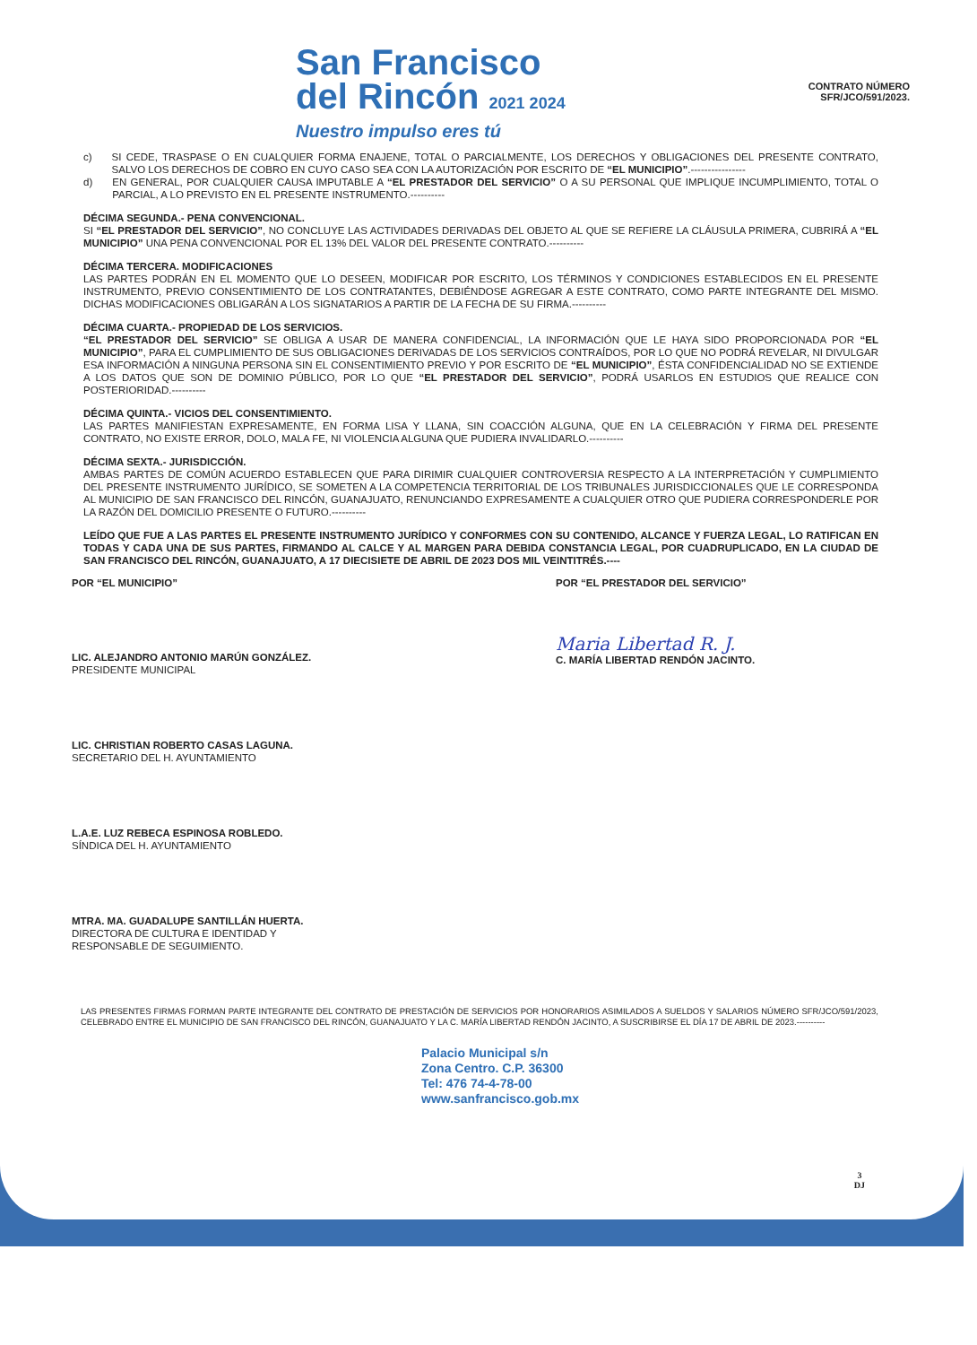San Francisco
del Rincón 2021 2024
Nuestro impulso eres tú
CONTRATO NÚMERO
SFR/JCO/591/2023.
c) SI CEDE, TRASPASE O EN CUALQUIER FORMA ENAJENE, TOTAL O PARCIALMENTE, LOS DERECHOS Y OBLIGACIONES DEL PRESENTE CONTRATO, SALVO LOS DERECHOS DE COBRO EN CUYO CASO SEA CON LA AUTORIZACIÓN POR ESCRITO DE “EL MUNICIPIO”.----------------
d) EN GENERAL, POR CUALQUIER CAUSA IMPUTABLE A “EL PRESTADOR DEL SERVICIO” O A SU PERSONAL QUE IMPLIQUE INCUMPLIMIENTO, TOTAL O PARCIAL, A LO PREVISTO EN EL PRESENTE INSTRUMENTO.----------
DÉCIMA SEGUNDA.- PENA CONVENCIONAL.
SI “EL PRESTADOR DEL SERVICIO”, NO CONCLUYE LAS ACTIVIDADES DERIVADAS DEL OBJETO AL QUE SE REFIERE LA CLÁUSULA PRIMERA, CUBRIRÁ A “EL MUNICIPIO” UNA PENA CONVENCIONAL POR EL 13% DEL VALOR DEL PRESENTE CONTRATO.----------
DÉCIMA TERCERA. MODIFICACIONES
LAS PARTES PODRÁN EN EL MOMENTO QUE LO DESEEN, MODIFICAR POR ESCRITO, LOS TÉRMINOS Y CONDICIONES ESTABLECIDOS EN EL PRESENTE INSTRUMENTO, PREVIO CONSENTIMIENTO DE LOS CONTRATANTES, DEBIÉNDOSE AGREGAR A ESTE CONTRATO, COMO PARTE INTEGRANTE DEL MISMO. DICHAS MODIFICACIONES OBLIGARÁN A LOS SIGNATARIOS A PARTIR DE LA FECHA DE SU FIRMA.----------
DÉCIMA CUARTA.- PROPIEDAD DE LOS SERVICIOS.
“EL PRESTADOR DEL SERVICIO” SE OBLIGA A USAR DE MANERA CONFIDENCIAL, LA INFORMACIÓN QUE LE HAYA SIDO PROPORCIONADA POR “EL MUNICIPIO”, PARA EL CUMPLIMIENTO DE SUS OBLIGACIONES DERIVADAS DE LOS SERVICIOS CONTRAÍDOS, POR LO QUE NO PODRÁ REVELAR, NI DIVULGAR ESA INFORMACIÓN A NINGUNA PERSONA SIN EL CONSENTIMIENTO PREVIO Y POR ESCRITO DE “EL MUNICIPIO”, ÉSTA CONFIDENCIALIDAD NO SE EXTIENDE A LOS DATOS QUE SON DE DOMINIO PÚBLICO, POR LO QUE “EL PRESTADOR DEL SERVICIO”, PODRÁ USARLOS EN ESTUDIOS QUE REALICE CON POSTERIORIDAD.----------
DÉCIMA QUINTA.- VICIOS DEL CONSENTIMIENTO.
LAS PARTES MANIFIESTAN EXPRESAMENTE, EN FORMA LISA Y LLANA, SIN COACCIÓN ALGUNA, QUE EN LA CELEBRACIÓN Y FIRMA DEL PRESENTE CONTRATO, NO EXISTE ERROR, DOLO, MALA FE, NI VIOLENCIA ALGUNA QUE PUDIERA INVALIDARLO.----------
DÉCIMA SEXTA.- JURISDICCIÓN.
AMBAS PARTES DE COMÚN ACUERDO ESTABLECEN QUE PARA DIRIMIR CUALQUIER CONTROVERSIA RESPECTO A LA INTERPRETACIÓN Y CUMPLIMIENTO DEL PRESENTE INSTRUMENTO JURÍDICO, SE SOMETEN A LA COMPETENCIA TERRITORIAL DE LOS TRIBUNALES JURISDICCIONALES QUE LE CORRESPONDA AL MUNICIPIO DE SAN FRANCISCO DEL RINCÓN, GUANAJUATO, RENUNCIANDO EXPRESAMENTE A CUALQUIER OTRO QUE PUDIERA CORRESPONDERLE POR LA RAZÓN DEL DOMICILIO PRESENTE O FUTURO.----------
LEÍDO QUE FUE A LAS PARTES EL PRESENTE INSTRUMENTO JURÍDICO Y CONFORMES CON SU CONTENIDO, ALCANCE Y FUERZA LEGAL, LO RATIFICAN EN TODAS Y CADA UNA DE SUS PARTES, FIRMANDO AL CALCE Y AL MARGEN PARA DEBIDA CONSTANCIA LEGAL, POR CUADRUPLICADO, EN LA CIUDAD DE SAN FRANCISCO DEL RINCÓN, GUANAJUATO, A 17 DIECISIETE DE ABRIL DE 2023 DOS MIL VEINTITRÉS.----
POR “EL MUNICIPIO”
LIC. ALEJANDRO ANTONIO MARÚN GONZÁLEZ.
PRESIDENTE MUNICIPAL
LIC. CHRISTIAN ROBERTO CASAS LAGUNA.
SECRETARIO DEL H. AYUNTAMIENTO
L.A.E. LUZ REBECA ESPINOSA ROBLEDO.
SÍNDICA DEL H. AYUNTAMIENTO
MTRA. MA. GUADALUPE SANTILLÁN HUERTA.
DIRECTORA DE CULTURA E IDENTIDAD Y
RESPONSABLE DE SEGUIMIENTO.
POR “EL PRESTADOR DEL SERVICIO”
Maria Libertad R. J.
C. MARÍA LIBERTAD RENDÓN JACINTO.
LAS PRESENTES FIRMAS FORMAN PARTE INTEGRANTE DEL CONTRATO DE PRESTACIÓN DE SERVICIOS POR HONORARIOS ASIMILADOS A SUELDOS Y SALARIOS NÚMERO SFR/JCO/591/2023, CELEBRADO ENTRE EL MUNICIPIO DE SAN FRANCISCO DEL RINCÓN, GUANAJUATO Y LA C. MARÍA LIBERTAD RENDÓN JACINTO, A SUSCRIBIRSE EL DÍA 17 DE ABRIL DE 2023.----------
Palacio Municipal s/n
Zona Centro. C.P. 36300
Tel: 476 74-4-78-00
www.sanfrancisco.gob.mx
3
DJ